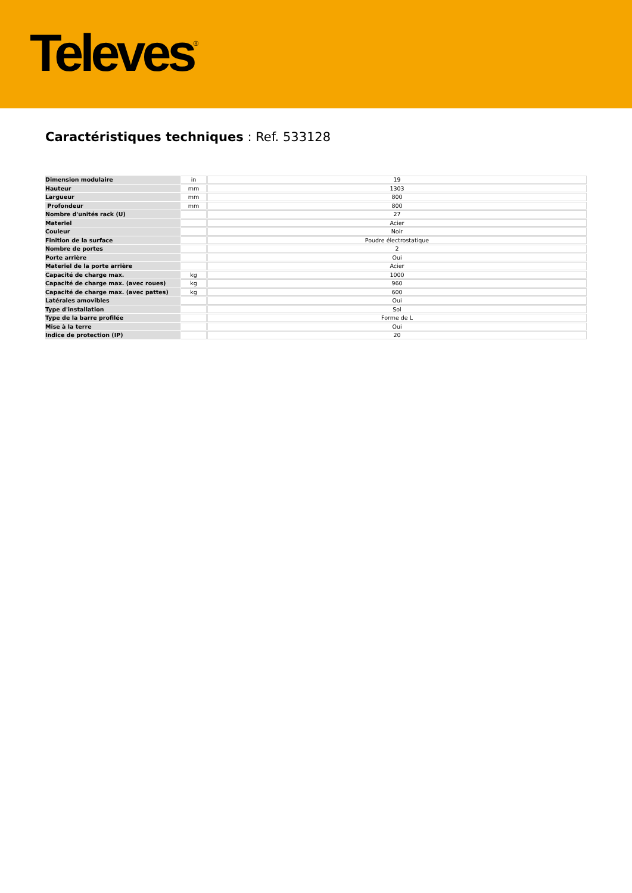Televes<sup>®</sup>
Caractéristiques techniques : Ref. 533128
| Dimension modulaire | in | 19 |
| Hauteur | mm | 1303 |
| Largueur | mm | 800 |
| Profondeur | mm | 800 |
| Nombre d'unités rack (U) | | 27 |
| Materiel | | Acier |
| Couleur | | Noir |
| Finition de la surface | | Poudre électrostatique |
| Nombre de portes | | 2 |
| Porte arrière | | Oui |
| Materiel de la porte arrière | | Acier |
| Capacité de charge max. | kg | 1000 |
| Capacité de charge max. (avec roues) | kg | 960 |
| Capacité de charge max. (avec pattes) | kg | 600 |
| Latérales amovibles | | Oui |
| Type d'installation | | Sol |
| Type de la barre profilée | | Forme de L |
| Mise à la terre | | Oui |
| Indice de protection (IP) | | 20 |